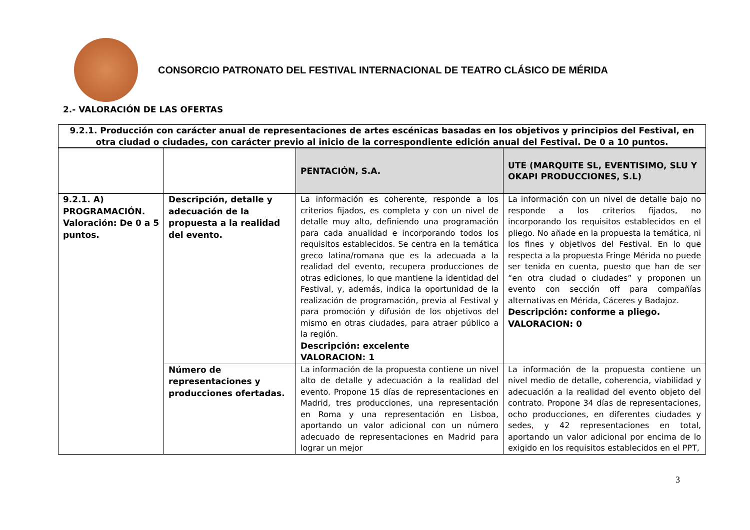CONSORCIO PATRONATO DEL FESTIVAL INTERNACIONAL DE TEATRO CLÁSICO DE MÉRIDA
2.- VALORACIÓN DE LAS OFERTAS
| 9.2.1. Producción con carácter anual de representaciones de artes escénicas basadas en los objetivos y principios del Festival, en otra ciudad o ciudades, con carácter previo al inicio de la correspondiente edición anual del Festival. De 0 a 10 puntos. | | | |
| | | PENTACIÓN, S.A. | UTE (MARQUITE SL, EVENTISIMO, SLU Y OKAPI PRODUCCIONES, S.L) |
| 9.2.1. A) PROGRAMACIÓN. Valoración: De 0 a 5 puntos. | Descripción, detalle y adecuación de la propuesta a la realidad del evento. | La información es coherente, responde a los criterios fijados, es completa y con un nivel de detalle muy alto, definiendo una programación para cada anualidad e incorporando todos los requisitos establecidos. Se centra en la temática greco latina/romana que es la adecuada a la realidad del evento, recupera producciones de otras ediciones, lo que mantiene la identidad del Festival, y, además, indica la oportunidad de la realización de programación, previa al Festival y para promoción y difusión de los objetivos del mismo en otras ciudades, para atraer público a la región. Descripción: excelente VALORACION: 1 | La información con un nivel de detalle bajo no responde a los criterios fijados, no incorporando los requisitos establecidos en el pliego. No añade en la propuesta la temática, ni los fines y objetivos del Festival. En lo que respecta a la propuesta Fringe Mérida no puede ser tenida en cuenta, puesto que han de ser “en otra ciudad o ciudades” y proponen un evento con sección off para compañías alternativas en Mérida, Cáceres y Badajoz. Descripción: conforme a pliego. VALORACION: 0 |
| | Número de representaciones y producciones ofertadas. | La información de la propuesta contiene un nivel alto de detalle y adecuación a la realidad del evento. Propone 15 días de representaciones en Madrid, tres producciones, una representación en Roma y una representación en Lisboa, aportando un valor adicional con un número adecuado de representaciones en Madrid para lograr un mejor | La información de la propuesta contiene un nivel medio de detalle, coherencia, viabilidad y adecuación a la realidad del evento objeto del contrato. Propone 34 días de representaciones, ocho producciones, en diferentes ciudades y sedes , y 42 representaciones en total, aportando un valor adicional por encima de lo exigido en los requisitos establecidos en el PPT, |
3